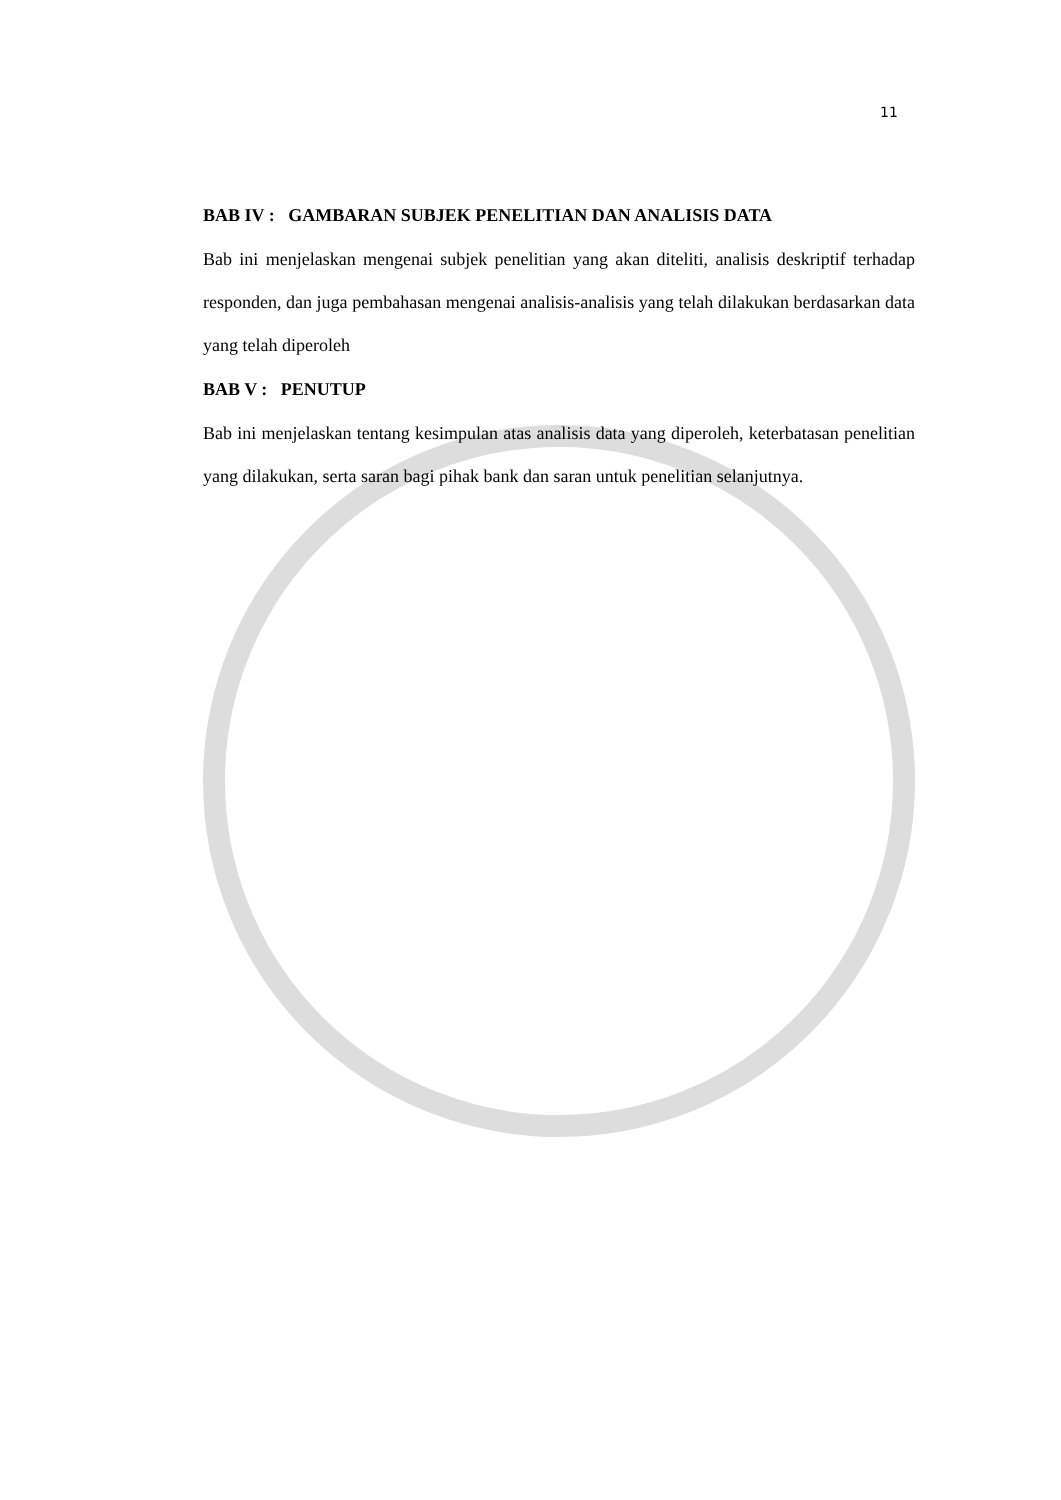11
BAB IV : GAMBARAN SUBJEK PENELITIAN DAN ANALISIS DATA
Bab ini menjelaskan mengenai subjek penelitian yang akan diteliti, analisis deskriptif terhadap responden, dan juga pembahasan mengenai analisis-analisis yang telah dilakukan berdasarkan data yang telah diperoleh
BAB V : PENUTUP
Bab ini menjelaskan tentang kesimpulan atas analisis data yang diperoleh, keterbatasan penelitian yang dilakukan, serta saran bagi pihak bank dan saran untuk penelitian selanjutnya.